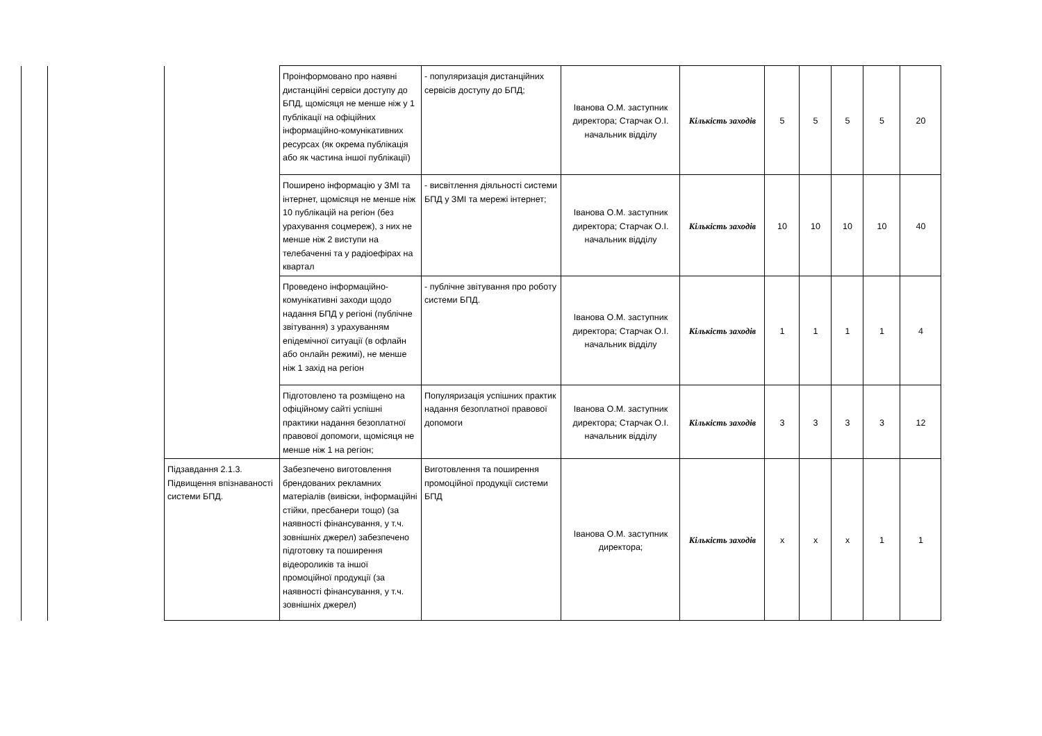| | | | Проінформовано про наявні дистанційні сервіси доступу до БПД, щомісяця не менше ніж у 1 публікації на офіційних інформаційно-комунікативних ресурсах (як окрема публікація або як частина іншої публікації) | - популяризація дистанційних сервісів доступу до БПД; | Іванова О.М. заступник директора; Старчак О.І. начальник відділу | Кількість заходів | 5 | 5 | 5 | 5 | 20 |
| | | | Поширено інформацію у ЗМІ та інтернет, щомісяця не менше ніж 10 публікацій на регіон (без урахування соцмереж), з них не менше ніж 2 виступи на телебаченні та у радіоефірах на квартал | - висвітлення діяльності системи БПД у ЗМІ та мережі інтернет; | Іванова О.М. заступник директора; Старчак О.І. начальник відділу | Кількість заходів | 10 | 10 | 10 | 10 | 40 |
| | | | Проведено інформаційно-комунікативні заходи щодо надання БПД у регіоні (публічне звітування) з урахуванням епідемічної ситуації (в офлайн або онлайн режимі), не менше ніж 1 захід на регіон | - публічне звітування про роботу системи БПД. | Іванова О.М. заступник директора; Старчак О.І. начальник відділу | Кількість заходів | 1 | 1 | 1 | 1 | 4 |
| | | | Підготовлено та розміщено на офіційному сайті успішні практики надання безоплатної правової допомоги, щомісяця не менше ніж 1 на регіон; | Популяризація успішних практик надання безоплатної правової допомоги | Іванова О.М. заступник директора; Старчак О.І. начальник відділу | Кількість заходів | 3 | 3 | 3 | 3 | 12 |
| | | Підзавдання 2.1.3. Підвищення впізнаваності системи БПД. | Забезпечено виготовлення брендованих рекламних матеріалів (вивіски, інформаційні стійки, пресбанери тощо) (за наявності фінансування, у т.ч. зовнішніх джерел) забезпечено підготовку та поширення відеороликів та іншої промоційної продукції (за наявності фінансування, у т.ч. зовнішніх джерел) | Виготовлення та поширення промоційної продукції системи БПД | Іванова О.М. заступник директора; | Кількість заходів | х | х | х | 1 | 1 |